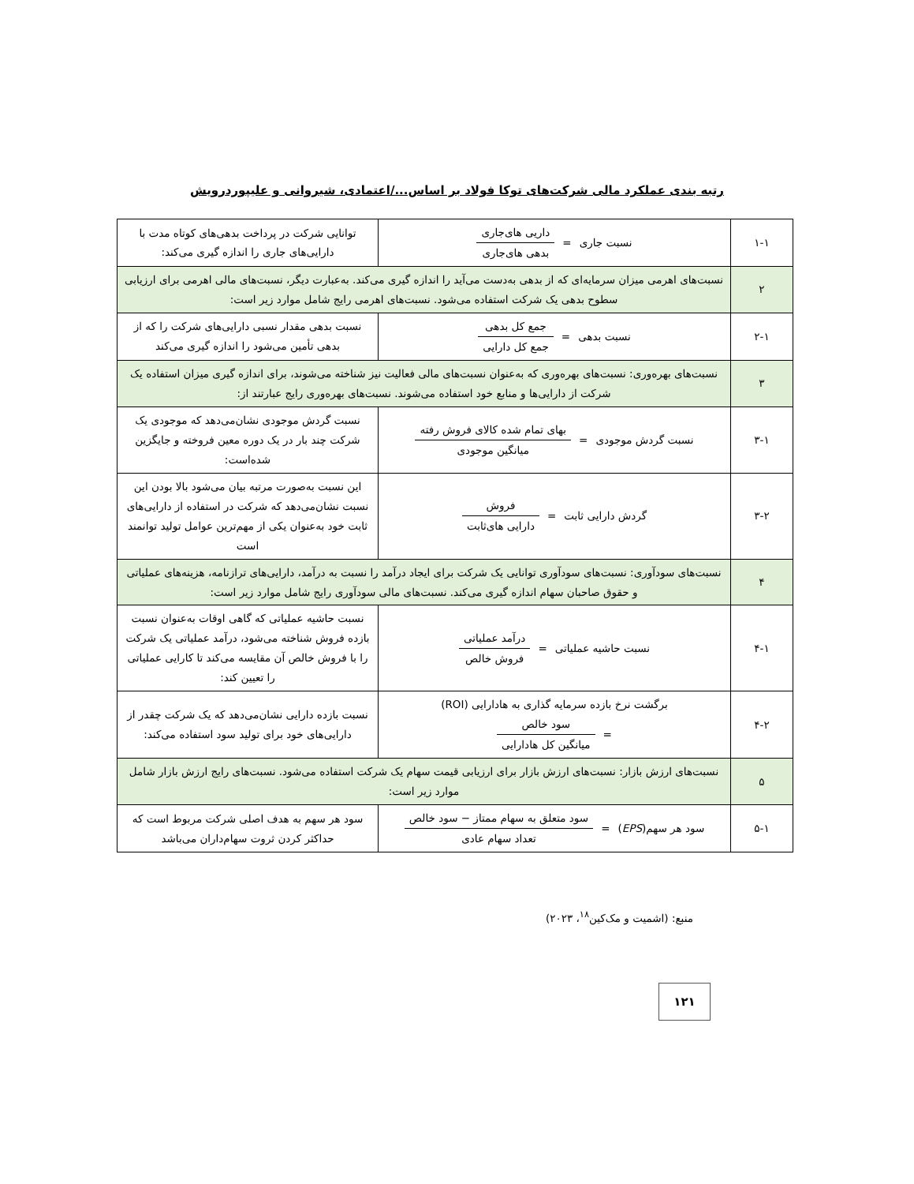رتبه بندی عملکرد مالی شرکت‌های توکا فولاد بر اساس.../اعتمادی، شیروانی و علیپوردرویش
| ۱-۱ | نسبت جاری = داریی های‌جاری بدهی های‌جاری | توانایی شرکت در پرداخت بدهی‌های کوتاه مدت با دارایی‌های جاری را اندازه گیری می‌کند: |
| ۲ | نسبت‌های اهرمی میزان سرمایه‌ای که از بدهی به‌دست می‌آید را اندازه گیری می‌کند. به‌عبارت دیگر، نسبت‌های مالی اهرمی برای ارزیابی سطوح بدهی یک شرکت استفاده می‌شود. نسبت‌های اهرمی رایج شامل موارد زیر است: | |
| ۲-۱ | نسبت بدهی = جمع کل بدهی جمع کل دارایی | نسبت بدهی مقدار نسبی دارایی‌های شرکت را که از بدهی تأمین می‌شود را اندازه گیری می‌کند |
| ۳ | نسبت‌های بهره‌وری: نسبت‌های بهره‌وری که به‌عنوان نسبت‌های مالی فعالیت نیز شناخته می‌شوند، برای اندازه گیری میزان استفاده یک شرکت از دارایی‌ها و منابع خود استفاده می‌شوند. نسبت‌های بهره‌وری رایج عبارتند از: | |
| ۳-۱ | نسبت گردش موجودی = بهای تمام شده کالای فروش رفته میانگین موجودی | نسبت گردش موجودی نشان‌می‌دهد که موجودی یک شرکت چند بار در یک دوره معین فروخته و جایگزین شده‌است: |
| ۳-۲ | گردش دارایی ثابت = فروش دارایی های‌ثابت | این نسبت به‌صورت مرتبه بیان می‌شود بالا بودن این نسبت نشان‌می‌دهد که شرکت در استفاده از دارایی‌های ثابت خود به‌عنوان یکی از مهم‌ترین عوامل تولید توانمند است |
| ۴ | نسبت‌های سودآوری: نسبت‌های سودآوری توانایی یک شرکت برای ایجاد درآمد را نسبت به درآمد، دارایی‌های ترازنامه، هزینه‌های عملیاتی و حقوق صاحبان سهام اندازه گیری می‌کند. نسبت‌های مالی سودآوری رایج شامل موارد زیر است: | |
| ۴-۱ | نسبت حاشیه عملیاتی = درآمد عملیاتی فروش خالص | نسبت حاشیه عملیاتی که گاهی اوقات به‌عنوان نسبت بازده فروش شناخته می‌شود، درآمد عملیاتی یک شرکت را با فروش خالص آن مقایسه می‌کند تا کارایی عملیاتی را تعیین کند: |
| ۴-۲ | برگشت نرخ بازده سرمایه گذاری به هادارایی (ROI) = سود خالص میانگین کل هادارایی | نسبت بازده دارایی نشان‌می‌دهد که یک شرکت چقدر از دارایی‌های خود برای تولید سود استفاده می‌کند: |
| ۵ | نسبت‌های ارزش بازار: نسبت‌های ارزش بازار برای ارزیابی قیمت سهام یک شرکت استفاده می‌شود. نسبت‌های رایج ارزش بازار شامل موارد زیر است: | |
| ۵-۱ | سود هر سهم( EPS ) = سود متعلق به سهام ممتاز − سود خالص تعداد سهام عادی | سود هر سهم به هدف اصلی شرکت مربوط است که حداکثر کردن ثروت سهام‌داران می‌باشد |
منبع: (اشمیت و مک‌کین<sup>۱۸</sup>، ۲۰۲۳)
۱۲۱